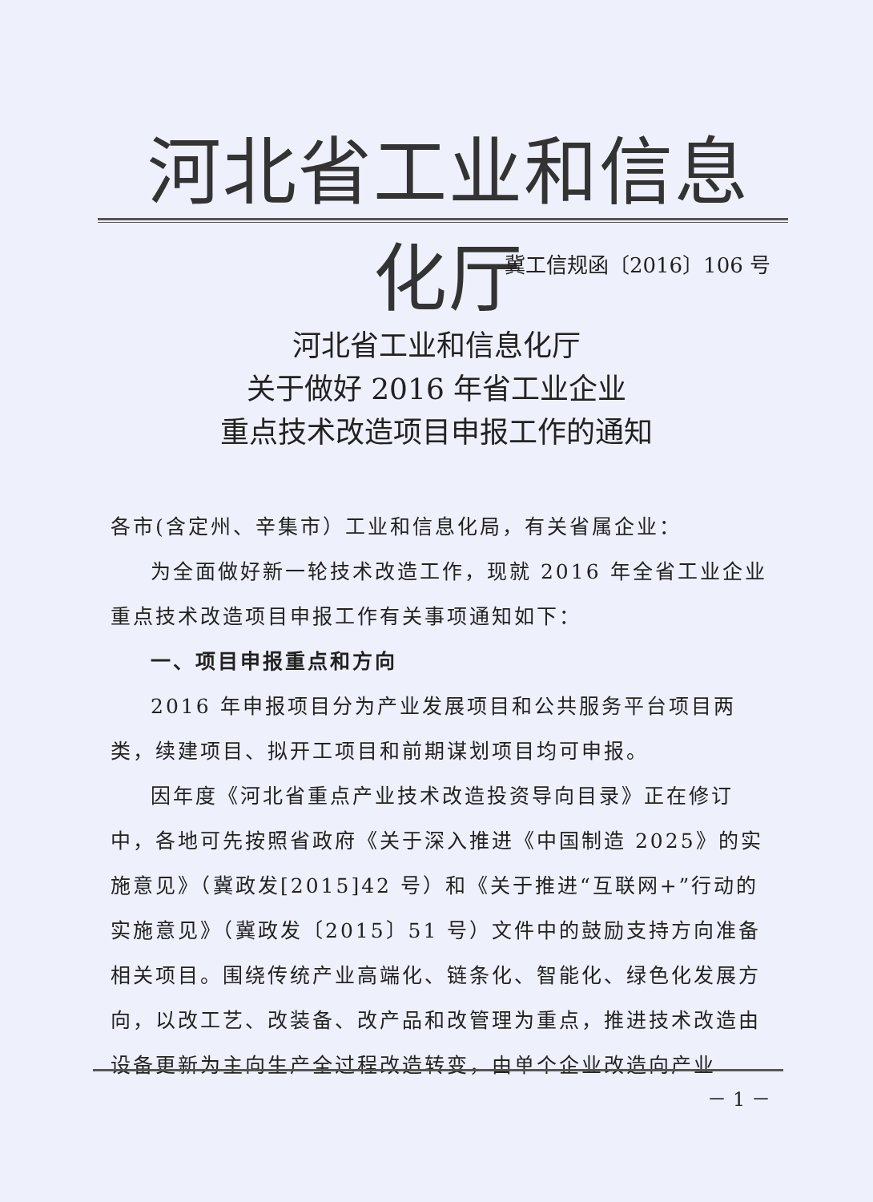河北省工业和信息化厅
冀工信规函〔2016〕106 号
河北省工业和信息化厅
关于做好 2016 年省工业企业
重点技术改造项目申报工作的通知
各市(含定州、辛集市）工业和信息化局，有关省属企业：
为全面做好新一轮技术改造工作，现就 2016 年全省工业企业重点技术改造项目申报工作有关事项通知如下：
一、项目申报重点和方向
2016 年申报项目分为产业发展项目和公共服务平台项目两类，续建项目、拟开工项目和前期谋划项目均可申报。
因年度《河北省重点产业技术改造投资导向目录》正在修订中，各地可先按照省政府《关于深入推进《中国制造 2025》的实施意见》（冀政发[2015]42 号）和《关于推进“互联网+”行动的实施意见》（冀政发〔2015〕51 号）文件中的鼓励支持方向准备相关项目。围绕传统产业高端化、链条化、智能化、绿色化发展方向，以改工艺、改装备、改产品和改管理为重点，推进技术改造由设备更新为主向生产全过程改造转变，由单个企业改造向产业
－ 1 －